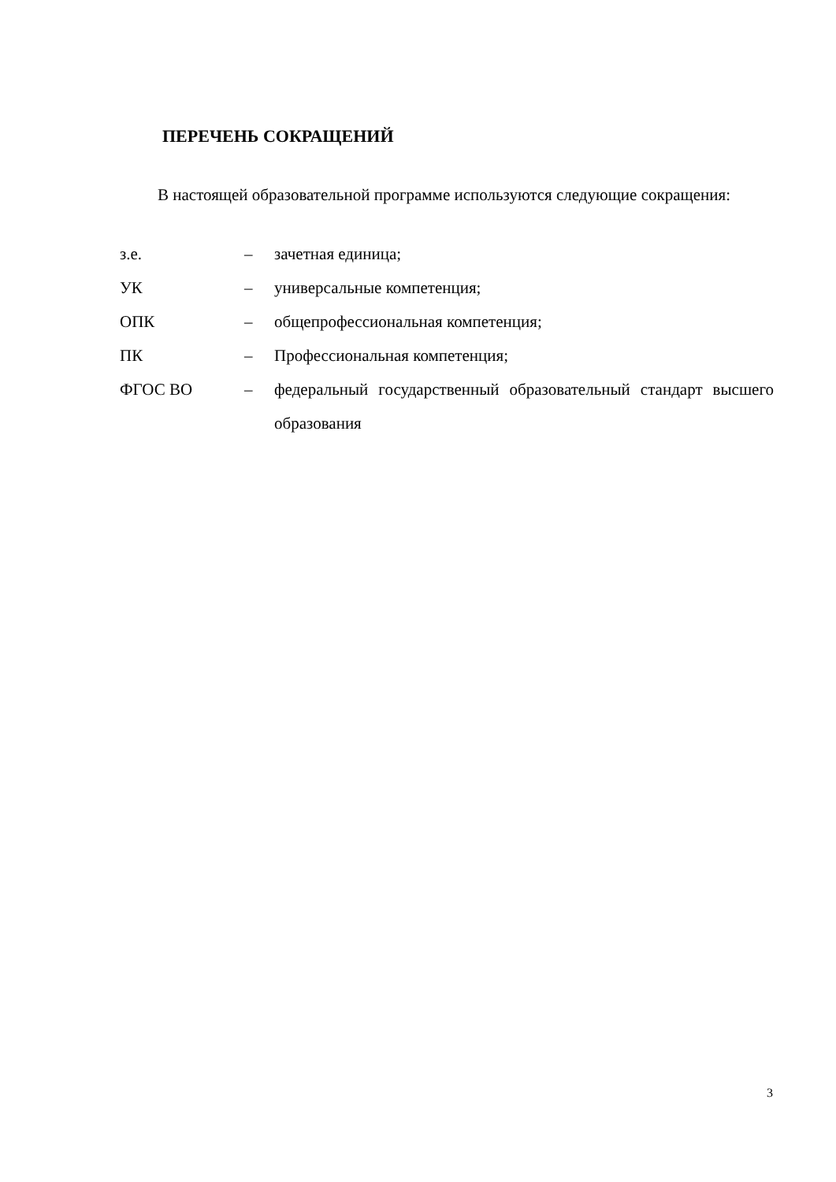ПЕРЕЧЕНЬ СОКРАЩЕНИЙ
В настоящей образовательной программе используются следующие сокращения:
| з.е. | – | зачетная единица; |
| УК | – | универсальные компетенция; |
| ОПК | – | общепрофессиональная компетенция; |
| ПК | – | Профессиональная компетенция; |
| ФГОС ВО | – | федеральный государственный образовательный стандарт высшего образования |
3